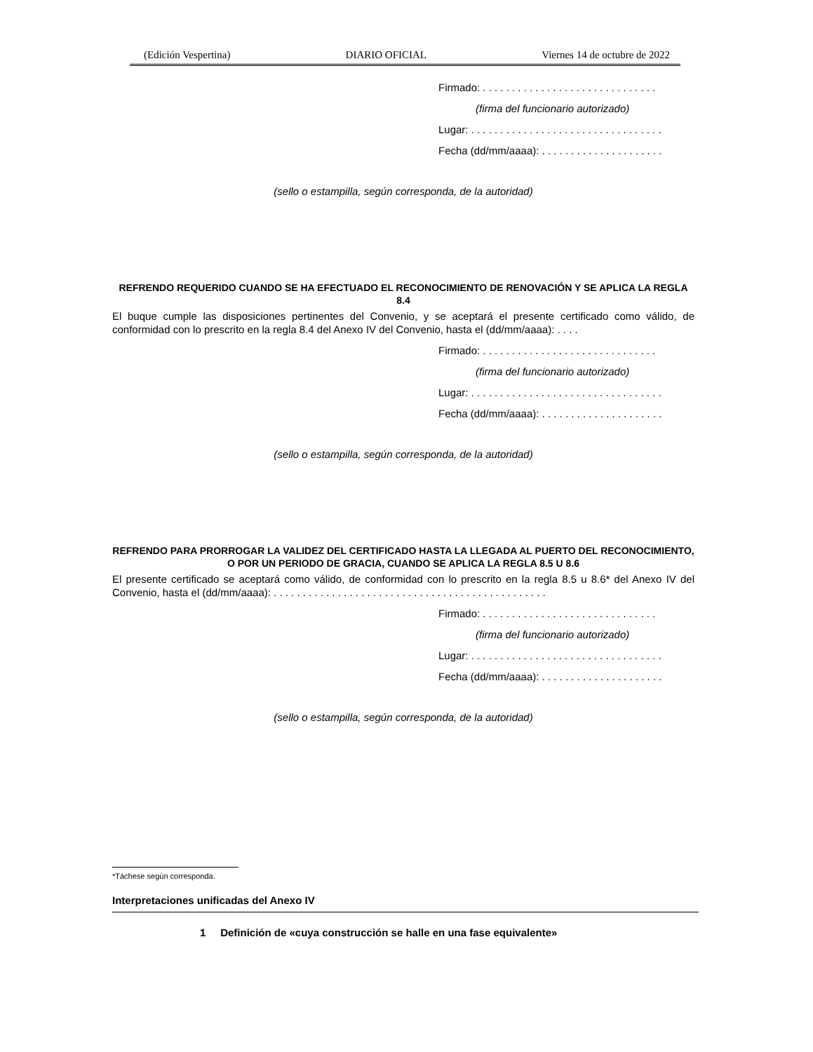(Edición Vespertina) DIARIO OFICIAL Viernes 14 de octubre de 2022
Firmado: . . . . . . . . . . . . . . . . . . . . . . . . . . . . . .
(firma del funcionario autorizado)
Lugar: . . . . . . . . . . . . . . . . . . . . . . . . . . . . . . . . .
Fecha (dd/mm/aaaa): . . . . . . . . . . . . . . . . . . . . .
(sello o estampilla, según corresponda, de la autoridad)
REFRENDO REQUERIDO CUANDO SE HA EFECTUADO EL RECONOCIMIENTO DE RENOVACIÓN Y SE APLICA LA REGLA 8.4
El buque cumple las disposiciones pertinentes del Convenio, y se aceptará el presente certificado como válido, de conformidad con lo prescrito en la regla 8.4 del Anexo IV del Convenio, hasta el (dd/mm/aaaa): . . . .
Firmado: . . . . . . . . . . . . . . . . . . . . . . . . . . . . . .
(firma del funcionario autorizado)
Lugar: . . . . . . . . . . . . . . . . . . . . . . . . . . . . . . . . .
Fecha (dd/mm/aaaa): . . . . . . . . . . . . . . . . . . . . .
(sello o estampilla, según corresponda, de la autoridad)
REFRENDO PARA PRORROGAR LA VALIDEZ DEL CERTIFICADO HASTA LA LLEGADA AL PUERTO DEL RECONOCIMIENTO, O POR UN PERIODO DE GRACIA, CUANDO SE APLICA LA REGLA 8.5 U 8.6
El presente certificado se aceptará como válido, de conformidad con lo prescrito en la regla 8.5 u 8.6* del Anexo IV del Convenio, hasta el (dd/mm/aaaa): . . . . . . . . . . . . . . . . . . . . . . . . . . . . . . . . . . . . . . . . . . . . . . .
Firmado: . . . . . . . . . . . . . . . . . . . . . . . . . . . . . .
(firma del funcionario autorizado)
Lugar: . . . . . . . . . . . . . . . . . . . . . . . . . . . . . . . . .
Fecha (dd/mm/aaaa): . . . . . . . . . . . . . . . . . . . . .
(sello o estampilla, según corresponda, de la autoridad)
*Táchese según corresponda.
Interpretaciones unificadas del Anexo IV
1 Definición de «cuya construcción se halle en una fase equivalente»